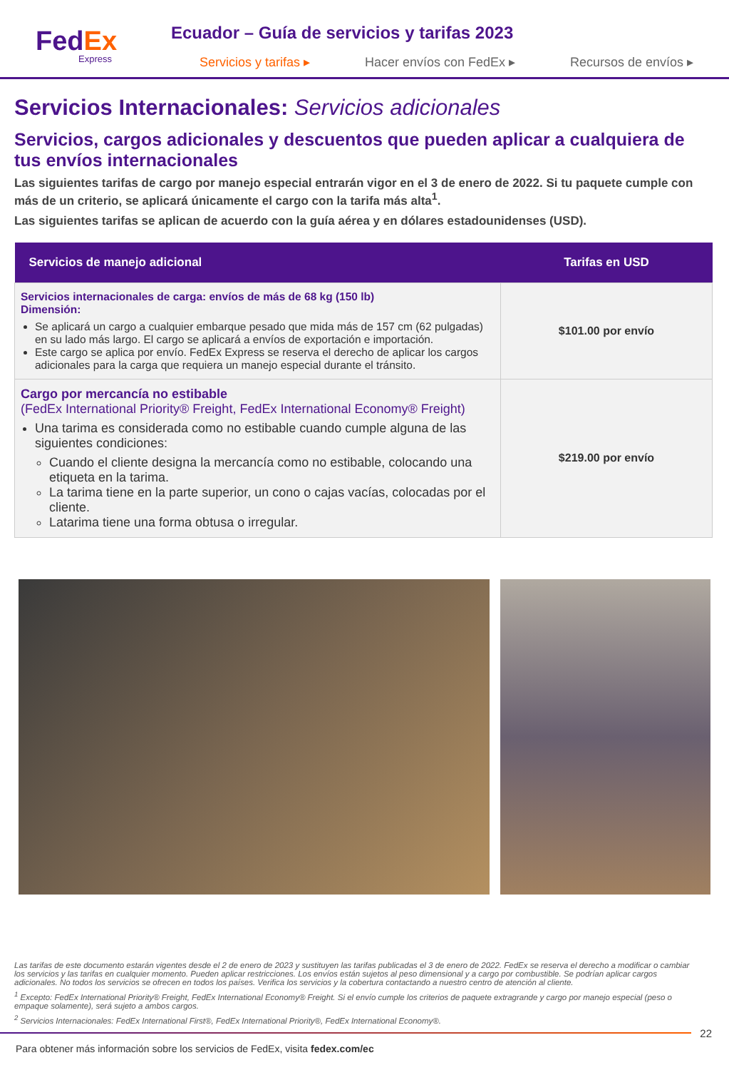FedEx
Express
Ecuador – Guía de servicios y tarifas 2023
Servicios y tarifas ▸ Hacer envíos con FedEx ▸ Recursos de envíos ▸
Servicios Internacionales: Servicios adicionales
Servicios, cargos adicionales y descuentos que pueden aplicar a cualquiera de tus envíos internacionales
Las siguientes tarifas de cargo por manejo especial entrarán vigor en el 3 de enero de 2022. Si tu paquete cumple con más de un criterio, se aplicará únicamente el cargo con la tarifa más alta<sup>1</sup>.
Las siguientes tarifas se aplican de acuerdo con la guía aérea y en dólares estadounidenses (USD).
| Servicios de manejo adicional | Tarifas en USD |
| --- | --- |
| Servicios internacionales de carga: envíos de más de 68 kg (150 lb) Dimensión: Se aplicará un cargo a cualquier embarque pesado que mida más de 157 cm (62 pulgadas) en su lado más largo. El cargo se aplicará a envíos de exportación e importación. Este cargo se aplica por envío. FedEx Express se reserva el derecho de aplicar los cargos adicionales para la carga que requiera un manejo especial durante el tránsito. | $101.00 por envío |
| Cargo por mercancía no estibable (FedEx International Priority® Freight, FedEx International Economy® Freight) Una tarima es considerada como no estibable cuando cumple alguna de las siguientes condiciones: Cuando el cliente designa la mercancía como no estibable, colocando una etiqueta en la tarima. La tarima tiene en la parte superior, un cono o cajas vacías, colocadas por el cliente. Latarima tiene una forma obtusa o irregular. | $219.00 por envío |
Las tarifas de este documento estarán vigentes desde el 2 de enero de 2023 y sustituyen las tarifas publicadas el 3 de enero de 2022. FedEx se reserva el derecho a modificar o cambiar los servicios y las tarifas en cualquier momento. Pueden aplicar restricciones. Los envíos están sujetos al peso dimensional y a cargo por combustible. Se podrían aplicar cargos adicionales. No todos los servicios se ofrecen en todos los países. Verifica los servicios y la cobertura contactando a nuestro centro de atención al cliente.
<sup>1</sup> Excepto: FedEx International Priority® Freight, FedEx International Economy® Freight. Si el envío cumple los criterios de paquete extragrande y cargo por manejo especial (peso o empaque solamente), será sujeto a ambos cargos.
<sup>2</sup> Servicios Internacionales: FedEx International First®, FedEx International Priority®, FedEx International Economy®.
22
Para obtener más información sobre los servicios de FedEx, visita fedex.com/ec